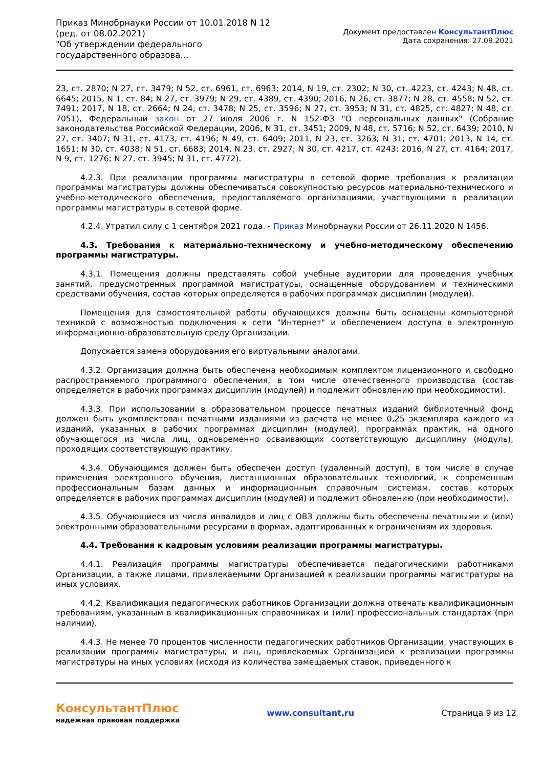Приказ Минобрнауки России от 10.01.2018 N 12
(ред. от 08.02.2021)
"Об утверждении федерального государственного образова...
Документ предоставлен КонсультантПлюс
Дата сохранения: 27.09.2021
23, ст. 2870; N 27, ст. 3479; N 52, ст. 6961, ст. 6963; 2014, N 19, ст. 2302; N 30, ст. 4223, ст. 4243; N 48, ст. 6645; 2015, N 1, ст. 84; N 27, ст. 3979; N 29, ст. 4389, ст. 4390; 2016, N 26, ст. 3877; N 28, ст. 4558; N 52, ст. 7491; 2017, N 18, ст. 2664; N 24, ст. 3478; N 25, ст. 3596; N 27, ст. 3953; N 31, ст. 4825, ст. 4827; N 48, ст. 7051), Федеральный закон от 27 июля 2006 г. N 152-ФЗ "О персональных данных" (Собрание законодательства Российской Федерации, 2006, N 31, ст. 3451; 2009, N 48, ст. 5716; N 52, ст. 6439; 2010, N 27, ст. 3407; N 31, ст. 4173, ст. 4196; N 49, ст. 6409; 2011, N 23, ст. 3263; N 31, ст. 4701; 2013, N 14, ст. 1651; N 30, ст. 4038; N 51, ст. 6683; 2014, N 23, ст. 2927; N 30, ст. 4217, ст. 4243; 2016, N 27, ст. 4164; 2017, N 9, ст. 1276; N 27, ст. 3945; N 31, ст. 4772).
4.2.3. При реализации программы магистратуры в сетевой форме требования к реализации программы магистратуры должны обеспечиваться совокупностью ресурсов материально-технического и учебно-методического обеспечения, предоставляемого организациями, участвующими в реализации программы магистратуры в сетевой форме.
4.2.4. Утратил силу с 1 сентября 2021 года. - Приказ Минобрнауки России от 26.11.2020 N 1456.
4.3. Требования к материально-техническому и учебно-методическому обеспечению программы магистратуры.
4.3.1. Помещения должны представлять собой учебные аудитории для проведения учебных занятий, предусмотренных программой магистратуры, оснащенные оборудованием и техническими средствами обучения, состав которых определяется в рабочих программах дисциплин (модулей).
Помещения для самостоятельной работы обучающихся должны быть оснащены компьютерной техникой с возможностью подключения к сети "Интернет" и обеспечением доступа в электронную информационно-образовательную среду Организации.
Допускается замена оборудования его виртуальными аналогами.
4.3.2. Организация должна быть обеспечена необходимым комплектом лицензионного и свободно распространяемого программного обеспечения, в том числе отечественного производства (состав определяется в рабочих программах дисциплин (модулей) и подлежит обновлению при необходимости).
4.3.3. При использовании в образовательном процессе печатных изданий библиотечный фонд должен быть укомплектован печатными изданиями из расчета не менее 0,25 экземпляра каждого из изданий, указанных в рабочих программах дисциплин (модулей), программах практик, на одного обучающегося из числа лиц, одновременно осваивающих соответствующую дисциплину (модуль), проходящих соответствующую практику.
4.3.4. Обучающимся должен быть обеспечен доступ (удаленный доступ), в том числе в случае применения электронного обучения, дистанционных образовательных технологий, к современным профессиональным базам данных и информационным справочным системам, состав которых определяется в рабочих программах дисциплин (модулей) и подлежит обновлению (при необходимости).
4.3.5. Обучающиеся из числа инвалидов и лиц с ОВЗ должны быть обеспечены печатными и (или) электронными образовательными ресурсами в формах, адаптированных к ограничениям их здоровья.
4.4. Требования к кадровым условиям реализации программы магистратуры.
4.4.1. Реализация программы магистратуры обеспечивается педагогическими работниками Организации, а также лицами, привлекаемыми Организацией к реализации программы магистратуры на иных условиях.
4.4.2. Квалификация педагогических работников Организации должна отвечать квалификационным требованиям, указанным в квалификационных справочниках и (или) профессиональных стандартах (при наличии).
4.4.3. Не менее 70 процентов численности педагогических работников Организации, участвующих в реализации программы магистратуры, и лиц, привлекаемых Организацией к реализации программы магистратуры на иных условиях (исходя из количества замещаемых ставок, приведенного к
КонсультантПлюс
надежная правовая поддержка
www.consultant.ru Страница 9 из 12